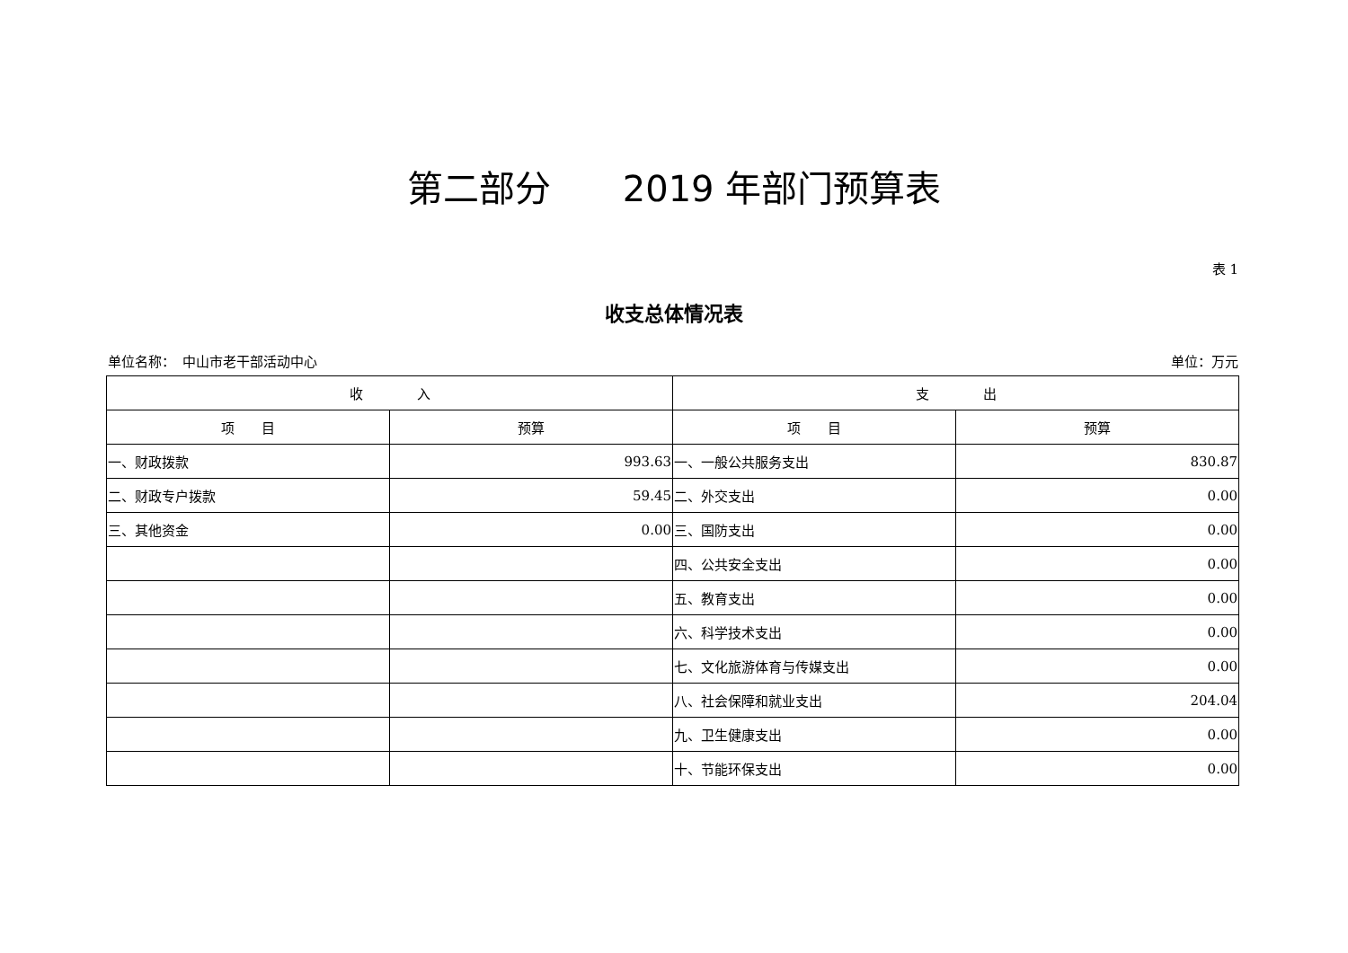第二部分　　2019 年部门预算表
表 1
收支总体情况表
单位名称：　中山市老干部活动中心 单位：万元
| 收 入 | | 支 出 | |
| --- | --- | --- | --- |
| 项 目 | 预算 | 项 目 | 预算 |
| 一、财政拨款 | 993.63 | 一、一般公共服务支出 | 830.87 |
| 二、财政专户拨款 | 59.45 | 二、外交支出 | 0.00 |
| 三、其他资金 | 0.00 | 三、国防支出 | 0.00 |
| | | 四、公共安全支出 | 0.00 |
| | | 五、教育支出 | 0.00 |
| | | 六、科学技术支出 | 0.00 |
| | | 七、文化旅游体育与传媒支出 | 0.00 |
| | | 八、社会保障和就业支出 | 204.04 |
| | | 九、卫生健康支出 | 0.00 |
| | | 十、节能环保支出 | 0.00 |